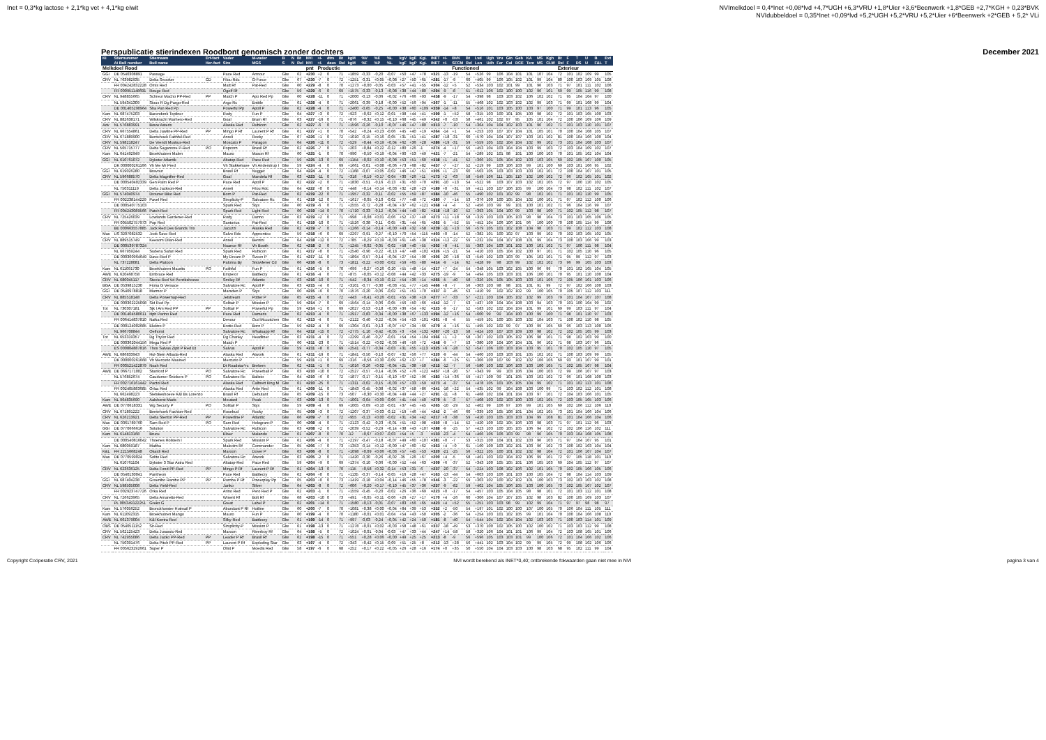Inet = 0,3*kg lactose + 2,1*kg vet + 4,1*kg eiwit
NVImelkdoel = 0,4*Inet +0,08*lvd +4,7*UGH +6,3*VRU +1,8*Uier +3,6*Beenwerk +1,8*GEB +2,7*KGH + 0,23*BVK
NVIdubbeldoel = 0,35*Inet +0,09*lvd +5,2*UGH +5,2*VRU +5,2*Uier +6*Beenwerk +2*GEB + 5,2* VLi
Perspublicatie stierindexen Roodbont genomisch zonder dochters
December 2021
| Ki | Stiernummer | Stiernaam | Erf-fact | Vader | M-vader | B | N | Bt | NVI | +/- | dtrs | Bt | kgM | %V | %E | %L | kgV | kgE | KgL | INET | +/- | BVK | Bt | Lvd | Ugh | Vru | Gin | Geb | KA | MS | Kgh | Bt | F | T | U | B | Ext |
| --- | --- | --- | --- | --- | --- | --- | --- | --- | --- | --- | --- | --- | --- | --- | --- | --- | --- | --- | --- | --- | --- | --- | --- | --- | --- | --- | --- | --- | --- | --- | --- | --- | --- | --- | --- | --- | --- |
| | Ai Bull number | Bull name | Her-fact | Sire | MGS | S | N | Rel | NVI | +/- | daus | Rel | kgM | %F | %P | %L | kgF | kgP | KgL | INET | +/- | SFCM | Rel | Lon | Udh | Fer | Cal | DCE | Tem | MS | CLW | Rel | F | DS | U | F&L | T |
| Melkdoel Rood | | | | | | | | | pnt | Productie | | | | | | | | | | | | Functioneel | | | | | | | | | | Exterieur | | | | | |
| GGI | DE 0540308891 | Passage | | Pace Red | Armour | Glw | | 62 | +230 | +2 | 0 | 71 | +1859 | -0,33 | -0,20 | -0,07 | +50 | +47 | +78 | +321 | -13 | -19 | 54 | +526 | 99 | 106 | 104 | 101 | 101 | 107 | 104 | 72 | 101 | 102 | 109 | 99 | 105 |
| CRV | NL 763982935 | Delta Snooker | CD | Filou Rdc | G-Force | Glw | | 67 | +230 | -7 | 0 | 72 | +1251 | -0,31 | +0,05 | +0,08 | +27 | +50 | +65 | +281 | -17 | -9 | 60 | +405 | 99 | 106 | 105 | 102 | 101 | 99 | 104 | 80 | 100 | 103 | 109 | 105 | 108 |
| | FR 004242832228 | Omix Red | | Matt Rf | Pat-Red | Glw | | 60 | +229 | -8 | 0 | 70 | +1273 | +0,00 | -0,05 | -0,03 | +57 | +41 | +55 | +304 | -12 | +5 | 52 | +534 | 103 | 102 | 101 | 99 | 101 | 96 | 103 | 71 | 97 | 101 | 111 | 102 | 106 |
| | FR 000951148691 | Rouge Red | | Ogolf Rf | | Glw | | 59 | +229 | -6 | 0 | 69 | +1575 | -0,33 | -0,13 | +0,08 | +38 | +44 | +80 | +294 | -9 | -8 | 51 | +612 | 106 | 102 | 100 | 100 | 102 | 96 | 101 | 69 | 99 | 105 | 116 | 99 | 108 |
| CRV | NL 948855665 | Schreur Macho PP-Red | PP | Match P | Apo Red Pp | Glw | | 60 | +228 | -11 | 0 | 71 | +2000 | -0,13 | -0,06 | +0,02 | +76 | +66 | +93 | +458 | -9 | -17 | 54 | +398 | 98 | 103 | 103 | 102 | 106 | 102 | 102 | 71 | 95 | 104 | 104 | 97 | 100 |
| | NL 594341309 | Sioux R Dg Pargo-Red | | Argo Rc | Entitle | Glw | | 61 | +228 | -4 | 0 | 71 | +2061 | -0,39 | -0,18 | +0,00 | +52 | +56 | +94 | +367 | -1 | -11 | 55 | +468 | 102 | 102 | 103 | 102 | 102 | 99 | 103 | 71 | 99 | 101 | 108 | 99 | 104 |
| | DE 001405290964 | Sha Pan Red Pp | | Powerful Pp | Apoll P | Glw | | 62 | +228 | -4 | 0 | 71 | +2400 | -0,65 | -0,25 | +0,00 | +38 | +60 | +109 | +359 | -14 | +8 | 54 | +516 | 101 | 103 | 105 | 100 | 103 | 97 | 100 | 71 | 99 | 101 | 113 | 96 | 105 |
| Kam | NL 687475203 | Barendonk Topliner | | Rody | Fun P | Glw | | 64 | +227 | +3 | 0 | 72 | +923 | +0,62 | +0,12 | -0,01 | +98 | +44 | +41 | +399 | -1 | +52 | 58 | +315 | 103 | 100 | 101 | 105 | 100 | 98 | 102 | 72 | 101 | 103 | 105 | 100 | 103 |
| CRV | NL 882638171 | Wilskracht Warhero-Red | | Goal | Bram Rf | Glw | | 63 | +227 | -16 | 0 | 71 | +876 | +0,32 | +0,15 | +0,10 | +68 | +45 | +49 | +342 | +0 | -53 | 58 | +461 | 102 | 102 | 97 | 95 | 105 | 101 | 104 | 72 | 100 | 106 | 109 | 106 | 109 |
| Adv | NL 576883991 | Bouw Asterix | | Alaska Red | Rubicon | Glw | | 62 | +227 | -6 | 0 | 71 | +1596 | -0,26 | -0,10 | +0,07 | +46 | +47 | +80 | +313 | -7 | -10 | 54 | +364 | 104 | 104 | 102 | 103 | 101 | 96 | 102 | 71 | 101 | 103 | 110 | 101 | 107 |
| CRV | NL 667554861 | Delta Jawline PP-Red | PP | Mingo P Rf | Laurent P Rf | Glw | | 61 | +227 | +1 | 0 | 70 | +542 | +0,24 | +0,23 | -0,06 | +45 | +40 | +19 | +264 | -14 | +1 | 54 | +253 | 103 | 107 | 107 | 104 | 101 | 105 | 101 | 70 | 100 | 104 | 108 | 105 | 107 |
| CRV | NL 671889900 | Bentehoek Faithful-Red | | Anreli | Rocky | Glw | | 67 | +226 | +1 | 0 | 72 | +1010 | -0,15 | +0,16 | -0,05 | +31 | +51 | +41 | +287 | +18 | -31 | 60 | +570 | 104 | 104 | 107 | 107 | 103 | 101 | 102 | 81 | 100 | 104 | 106 | 100 | 104 |
| CRV | NL 598218247 | De Vrendt Muskus-Red | | Moscato P | Paragon | Glw | | 64 | +226 | +11 | 0 | 72 | +529 | +0,44 | +0,19 | +0,04 | +62 | +36 | +28 | +286 | +19 | -31 | 59 | +559 | 105 | 102 | 104 | 104 | 102 | 99 | 102 | 73 | 101 | 104 | 108 | 103 | 107 |
| CRV | NL 565715777 | Delta Sagamore P-Red | PO | Popcorn | Brasil Rf | Glw | | 62 | +226 | -7 | 0 | 71 | +203 | +0,84 | +0,22 | -0,12 | +80 | +26 | -1 | +274 | -4 | +17 | 56 | +453 | 104 | 103 | 104 | 104 | 103 | 99 | 103 | 72 | 103 | 104 | 109 | 102 | 107 |
| Kam | NL 641492949 | Broekhuizen Malen | | Mauro | Mason Rf | Glw | | 60 | +225 | -1 | 0 | 70 | +990 | +0,50 | +0,19 | +0,04 | +90 | +53 | +49 | +421 | -7 | -21 | 54 | +289 | 102 | 101 | 98 | 101 | 100 | 100 | 103 | 70 | 101 | 105 | 102 | 104 | 104 |
| GGI | NL 610761072 | Dykster Atlantik | | Altatop-Red | Pace Red | Glw | | 59 | +225 | -13 | 0 | 69 | +1154 | +0,02 | +0,10 | +0,08 | +53 | +51 | +60 | +338 | +1 | -41 | 52 | +366 | 101 | 105 | 104 | 102 | 103 | 103 | 105 | 69 | 102 | 105 | 107 | 100 | 105 |
| | DK 000000261166 | Vh Me Mr Pred | | Vh Stakkehave | Vh Anderstrup I | Glw | | 59 | +224 | -4 | 0 | 69 | +1661 | -0,01 | +0,08 | +0,06 | +73 | +68 | +82 | +457 | -7 | +27 | 52 | +219 | 99 | 103 | 106 | 103 | 99 | 101 | 100 | 69 | 103 | 101 | 106 | 95 | 102 |
| GGI | NL 619026280 | Bravour | | Brasil Rf | Nugget | Glw | | 64 | +224 | -4 | 0 | 72 | +1168 | -0,07 | +0,05 | -0,02 | +46 | +47 | +51 | +305 | +1 | -23 | 60 | +503 | 105 | 103 | 103 | 103 | 103 | 102 | 101 | 72 | 100 | 104 | 107 | 101 | 105 |
| CRV | NL 596688570 | Delta Magnifier-Red | | Goal | Mandela Rf | Glw | | 63 | +223 | -11 | 0 | 71 | +318 | +0,19 | +0,17 | -0,04 | +30 | +26 | +11 | +173 | +2 | -63 | 58 | +549 | 106 | 111 | 105 | 110 | 102 | 100 | 102 | 72 | 96 | 102 | 105 | 101 | 102 |
| | DE 000540402339 | Gen Palm Red P | | Pace Red | Apoll P | Glw | | 62 | +222 | +2 | 0 | 71 | +1830 | -0,51 | -0,16 | -0,13 | +31 | +50 | +70 | +291 | -10 | +13 | 54 | +522 | 98 | 103 | 107 | 103 | 102 | 102 | 105 | 72 | 97 | 100 | 110 | 102 | 105 |
| | NL 750311119 | Delta Jackson-Red | | Anreli | Filou Rdc | Glw | | 64 | +222 | +0 | 0 | 72 | +448 | +0,14 | +0,14 | +0,03 | +32 | +28 | +23 | +189 | +0 | +31 | 59 | +411 | 103 | 107 | 106 | 105 | 99 | 100 | 104 | 73 | 98 | 102 | 111 | 102 | 107 |
| GGI | NL 574040974 | Drouner Biko Red | | Born P | Pat-Red | Glw | | 62 | +219 | -22 | 0 | 71 | +1957 | -0,32 | -0,11 | -0,02 | +55 | +59 | +87 | +384 | -10 | -46 | 55 | +490 | 102 | 101 | 102 | 99 | 98 | 102 | 101 | 71 | 101 | 102 | 110 | 99 | 105 |
| | FR 002238144229 | Pavel Red | | Simplicity-P | Salvatore Rc | Glw | | 61 | +219 | -12 | 0 | 71 | +1617 | +0,05 | -0,10 | -0,02 | +77 | +48 | +72 | +380 | -7 | +14 | 53 | +376 | 100 | 100 | 105 | 104 | 102 | 100 | 101 | 71 | 97 | 102 | 112 | 100 | 106 |
| | DE 000540775103 | | | Spark Red | Styx | Glw | | 60 | +219 | -6 | 0 | 71 | +2555 | -0,72 | -0,28 | +0,04 | +37 | +62 | +121 | +368 | +4 | -4 | 52 | +456 | 103 | 99 | 99 | 101 | 100 | 101 | 102 | 71 | 96 | 104 | 116 | 99 | 107 |
| | FR 004243089566 | Patch Red | | Spark Red | Light Red | Glw | | 60 | +219 | +14 | 0 | 70 | +1710 | -0,33 | -0,12 | +0,04 | +44 | +49 | +82 | +318 | +18 | -10 | 52 | +393 | 105 | 104 | 100 | 99 | 103 | 98 | 100 | 71 | 102 | 105 | 112 | 98 | 107 |
| CRV | NL 725426039 | Lowlands Gardener-Red | | Rody | Danno | Glw | | 63 | +219 | +2 | 0 | 71 | +998 | +0,08 | +0,01 | -0,06 | +52 | +37 | +40 | +273 | +11 | +18 | 58 | +319 | 103 | 103 | 105 | 103 | 98 | 98 | 104 | 73 | 101 | 103 | 105 | 106 | 105 |
| | FR 005502757973 | Pop Red | | Santorius | Pat-Red | Glw | | 61 | +219 | -10 | 0 | 71 | +1526 | -0,38 | -0,11 | -0,05 | +31 | +44 | +65 | +265 | -5 | +52 | 55 | +452 | 104 | 106 | 106 | 101 | 96 | 100 | 100 | 70 | 100 | 105 | 114 | 99 | 108 |
| | BE 000663557885 | Jack Red Des Grands Trix | | Jacuzzi | Alaska Red | Glw | | 62 | +219 | -7 | 0 | 71 | +1266 | -0,14 | -0,14 | +0,00 | +43 | +32 | +58 | +239 | -11 | +13 | 56 | +579 | 105 | 101 | 102 | 108 | 104 | 98 | 103 | 71 | 99 | 102 | 112 | 103 | 108 |
| Mas | US 3207082532 | Jook Save Red | | Salvo Rdc | Apprentice | Glw | | 59 | +218 | +6 | 0 | 69 | +2297 | -0,91 | -0,27 | +0,10 | +70 | +54 | +115 | +403 | +0 | -14 | 52 | +382 | 101 | 100 | 102 | 97 | 103 | 99 | 102 | 70 | 102 | 103 | 105 | 102 | 105 |
| CRV | NL 889515749 | Keesom Dilan-Red | | Anreli | Bernini | Glw | | 64 | +218 | +12 | 0 | 72 | +785 | +0,29 | +0,19 | +0,03 | +61 | +45 | +38 | +324 | +12 | -22 | 59 | +232 | 104 | 104 | 107 | 108 | 101 | 99 | 104 | 73 | 100 | 103 | 106 | 99 | 103 |
| | DE 000539787324 | | | Nuance Rf | Vh Booth | Glw | | 62 | +218 | -2 | 0 | 71 | +1245 | +0,02 | -0,05 | -0,02 | +58 | +40 | +55 | +302 | +8 | +41 | 55 | +383 | 104 | 103 | 101 | 102 | 100 | 101 | 102 | 71 | 97 | 100 | 111 | 98 | 104 |
| | NL 667959244 | Sudena Safari Red | | Spark Red | Rubicon | Glw | | 61 | +217 | +0 | 0 | 71 | +2540 | -0,90 | -0,22 | +0,13 | +47 | +48 | +102 | +326 | +15 | -21 | 54 | +410 | 103 | 105 | 104 | 102 | 100 | 97 | 101 | 71 | 102 | 105 | 110 | 96 | 105 |
| | DE 000360964649 | Dave-Red P | | My Dream P | Sveen P | Glw | | 61 | +217 | -11 | 0 | 71 | +1894 | -0,57 | -0,14 | +0,04 | +27 | +54 | +90 | +305 | -20 | +18 | 53 | +549 | 102 | 103 | 103 | 99 | 105 | 102 | 101 | 71 | 95 | 99 | 112 | 97 | 103 |
| | NL 737228081 | Delta Platoon | | Paloma By | Snowfever Cd | Glw | | 66 | +216 | -8 | 0 | 73 | +1811 | -0,22 | +0,00 | -0,02 | +59 | +65 | +80 | +414 | -9 | +14 | 62 | +428 | 99 | 98 | 103 | 99 | 102 | 102 | 102 | 73 | 96 | 99 | 105 | 103 | 103 |
| Kam | NL 611091730 | Broekhuizen Maurits | PO | Faithful | Fun P | Glw | | 61 | +216 | +5 | 0 | 70 | +699 | +0,27 | +0,26 | -0,20 | +55 | +48 | +14 | +317 | +7 | -24 | 54 | +348 | 105 | 103 | 102 | 105 | 100 | 96 | 99 | 70 | 101 | 102 | 105 | 104 | 105 |
| AWE | NL 620468758 | Embrace Red | | Emperor | Battlecry | Glw | | 61 | +216 | -4 | 0 | 71 | +875 | +0,05 | +0,12 | -0,08 | +44 | +42 | +33 | +275 | -19 | -9 | 54 | +494 | 105 | 103 | 103 | 101 | 106 | 100 | 101 | 70 | 95 | 101 | 110 | 100 | 104 |
| CRV | NL 680045117 | Stevie-Red Vd Perzikshoeve | | Smiley Rf | Atlantic | Glw | | 63 | +216 | -10 | 0 | 71 | +542 | +0,34 | +0,19 | -0,12 | +54 | +36 | +14 | +265 | -5 | -40 | 58 | +326 | 105 | 105 | 105 | 103 | 103 | 101 | 106 | 72 | 105 | 106 | 101 | 103 | 106 |
| BGA | DE 0539815230 | Fiona G Versace | | Salvatore Rc | Apoll P | Glw | | 63 | +215 | +4 | 0 | 72 | +3101 | -0,77 | -0,30 | +0,03 | +51 | +77 | +145 | +466 | +8 | -7 | 56 | +303 | 103 | 98 | 98 | 101 | 101 | 91 | 99 | 72 | 97 | 102 | 106 | 100 | 103 |
| GGI | DE 0540978818 | Marmor P | | Marsden P | Styx | Glw | | 60 | +215 | +6 | 0 | 70 | +1576 | -0,20 | -0,06 | -0,02 | +51 | +51 | +70 | +337 | -9 | -45 | 53 | +410 | 99 | 102 | 102 | 102 | 99 | 100 | 105 | 70 | 105 | 107 | 112 | 103 | 111 |
| CRV | NL 885518148 | Delta Powernap-Red | | Jetstream | Potter P | Glw | | 65 | +215 | -4 | 0 | 72 | +443 | +0,41 | +0,26 | -0,01 | +55 | +38 | +19 | +277 | +7 | -33 | 57 | +221 | 103 | 104 | 105 | 102 | 102 | 99 | 103 | 79 | 101 | 104 | 107 | 107 | 108 |
| | DE 000362225098 | Sid Red Pp | | Solitair P | Mission P | Glw | | 59 | +214 | -7 | 0 | 69 | +1564 | -0,14 | -0,06 | -0,05 | +56 | +50 | +66 | +342 | -12 | -7 | 53 | +437 | 100 | 104 | 104 | 108 | 103 | 94 | 103 | 70 | 101 | 100 | 104 | 99 | 102 |
| Tot | NL 730307181 | Sjk I Am Red PP | PP | Solitair P | Powerful Pp | Glw | | 59 | +214 | +1 | 0 | 69 | +2027 | -0,53 | -0,18 | +0,00 | +36 | +54 | +92 | +325 | -9 | -17 | 52 | +583 | 102 | 102 | 104 | 104 | 101 | 99 | 101 | 69 | 99 | 103 | 111 | 97 | 104 |
| | DE 001404580611 | Hph Parino Red | | Pace Red | Damaris | Glw | | 62 | +213 | -4 | 0 | 71 | +2917 | -0,83 | -0,34 | +0,00 | +38 | +67 | +133 | +394 | -12 | +16 | 54 | +600 | 99 | 99 | 104 | 100 | 100 | 99 | 100 | 71 | 98 | 101 | 110 | 97 | 103 |
| | FR 006414837810 | Naika Red | | Devour | Ocd Mccutchen | Glw | | 62 | +213 | -4 | 0 | 71 | +2122 | -0,40 | -0,22 | +0,04 | +54 | +53 | +101 | +361 | +8 | -4 | 55 | +459 | 101 | 100 | 105 | 103 | 102 | 104 | 103 | 71 | 100 | 102 | 110 | 98 | 105 |
| | DE 000124002685 | Elektro P | | Erotic-Red | Born P | Glw | | 59 | +212 | -4 | 0 | 69 | +1304 | -0,01 | -0,13 | +0,07 | +57 | +34 | +66 | +279 | -4 | +16 | 51 | +495 | 102 | 102 | 99 | 97 | 100 | 99 | 105 | 69 | 96 | 103 | 113 | 100 | 106 |
| | NL 966708844 | Oelhorst | | Salvatore Rc | Whatsapp Rf | Glw | | 64 | +212 | +15 | 0 | 72 | +2775 | -1,10 | -0,42 | +0,05 | +3 | +54 | +132 | +267 | +20 | -13 | 58 | +424 | 103 | 107 | 103 | 109 | 100 | 98 | 102 | 72 | 102 | 105 | 105 | 99 | 103 |
| Tot | NL 653319357 | Dg Thylor Red | | Dg Charley | Headliner | Glw | | 63 | +211 | -4 | 0 | 72 | +2299 | -0,46 | -0,27 | -0,01 | +54 | +54 | +104 | +366 | +1 | +2 | 58 | +367 | 102 | 103 | 105 | 102 | 106 | 98 | 101 | 71 | 98 | 102 | 103 | 99 | 100 |
| | DE 000362044156 | Mega Red P | | Match P | | Glw | | 60 | +211 | -23 | 0 | 71 | +1514 | -0,22 | +0,02 | +0,03 | +46 | +56 | +72 | +348 | -9 | +7 | 53 | +380 | 100 | 104 | 106 | 104 | 101 | 96 | 102 | 71 | 98 | 103 | 107 | 96 | 101 |
| | ES 000804887816 | Thos Salvas Zipit P Red Et | | Salvus | Apoll P | Glw | | 59 | +211 | +8 | 0 | 69 | +2541 | -0,77 | -0,34 | -0,03 | +31 | +55 | +113 | +325 | +6 | -28 | 52 | +547 | 106 | 100 | 103 | 104 | 103 | 95 | 101 | 70 | 102 | 105 | 110 | 97 | 105 |
| AWE | NL 686833943 | Hul-Stein Albada-Red | | Alaska Red | Atwork | Glw | | 61 | +211 | -19 | 0 | 71 | +1841 | -0,50 | -0,10 | -0,07 | +32 | +56 | +77 | +320 | -9 | -44 | 54 | +460 | 103 | 103 | 103 | 101 | 105 | 102 | 102 | 71 | 100 | 103 | 109 | 99 | 105 |
| | DK 000000261668 | Vh Mercurio Mauired | | Mercurio P | | Glw | | 59 | +211 | +1 | 0 | 69 | +316 | +0,56 | +0,30 | -0,09 | +62 | +37 | +7 | +284 | -6 | +25 | 51 | +306 | 100 | 107 | 99 | 102 | 102 | 106 | 106 | 69 | 93 | 101 | 107 | 99 | 101 |
| | FR 003521422879 | Noah Red | | Dt Roadstar*rc | Brekem | Glw | | 62 | +211 | +1 | 0 | 71 | +1016 | -0,26 | +0,02 | +0,04 | +21 | +38 | +50 | +215 | -12 | -7 | 56 | +580 | 103 | 102 | 106 | 103 | 103 | 100 | 105 | 71 | 102 | 105 | 107 | 98 | 104 |
| AWE | DE 0667171002 | Stanford P | PO | Salvatore Rc | Powerball P | Glw | | 63 | +210 | +10 | 0 | 72 | +2527 | -0,57 | -0,14 | +0,06 | +52 | +76 | +122 | +457 | +18 | -20 | 57 | +343 | 99 | 99 | 103 | 106 | 104 | 100 | 103 | 72 | 99 | 106 | 107 | 97 | 103 |
| | NL 576852674 | Caudumer Snickers P | PO | Salvatore Rc | Balisto | Glw | | 64 | +210 | +6 | 0 | 72 | +1877 | -0,17 | -0,15 | +0,10 | +67 | +52 | +96 | +383 | +14 | +36 | 59 | +417 | 100 | 99 | 101 | 105 | 103 | 102 | 102 | 72 | 96 | 101 | 108 | 100 | 103 |
| | FR 002716161442 | Pactol Red | | Alaska Red | Calbrett King M | Glw | | 61 | +210 | -25 | 0 | 71 | +1311 | -0,02 | -0,15 | +0,03 | +57 | +33 | +59 | +273 | -4 | -37 | 54 | +478 | 105 | 101 | 105 | 105 | 104 | 99 | 102 | 71 | 101 | 102 | 113 | 101 | 108 |
| | FR 002405883685 | Orlac Red | | Alaska Red | Artie Red | Glw | | 61 | +209 | -11 | 0 | 71 | +1843 | -0,45 | -0,08 | +0,02 | +37 | +58 | +86 | +341 | -18 | +22 | 54 | +435 | 102 | 99 | 104 | 108 | 103 | 100 | 99 | 71 | 103 | 102 | 112 | 101 | 108 |
| | NL 662498223 | Sietskeshoeve K&l Bs Lorenzo | | Brasil Rf | Debutant | Glw | | 65 | +209 | -15 | 0 | 73 | +507 | +0,30 | +0,30 | +0,04 | +49 | +44 | +27 | +291 | -11 | +8 | 61 | +468 | 102 | 104 | 101 | 104 | 103 | 97 | 101 | 72 | 104 | 103 | 106 | 101 | 105 |
| Kam | NL 964835690 | Aalshorst Mads | | Moutard | Peak | Glw | | 63 | +209 | -13 | 0 | 71 | +1001 | -0,04 | +0,09 | -0,06 | +41 | +44 | +40 | +279 | -5 | -3 | 57 | +408 | 103 | 102 | 103 | 100 | 103 | 102 | 105 | 72 | 103 | 105 | 105 | 103 | 106 |
| AWE | DE 0770618331 | Wg Securty P | PO | Solitair P | Styx | Glw | | 59 | +209 | -4 | 0 | 69 | +1005 | -0,09 | +0,10 | -0,01 | +37 | +45 | +45 | +265 | -10 | -29 | 52 | +402 | 99 | 106 | 97 | 106 | 99 | 101 | 105 | 69 | 102 | 106 | 112 | 106 | 110 |
| CRV | NL 671891222 | Bentehoek Fashion-Red | | Rosebud | Rocky | Glw | | 65 | +209 | +3 | 0 | 72 | +1207 | -0,37 | +0,03 | -0,12 | +19 | +46 | +44 | +242 | -2 | -46 | 60 | +339 | 103 | 105 | 108 | 101 | 104 | 102 | 105 | 73 | 101 | 104 | 106 | 104 | 106 |
| CRV | NL 626213921 | Delta Stentor PP-Red | PP | Powerline P | Atlantic | Glw | | 66 | +209 | -7 | 0 | 72 | +955 | -0,13 | +0,00 | -0,02 | +31 | +34 | +42 | +217 | +0 | -38 | 59 | +410 | 103 | 105 | 103 | 103 | 104 | 99 | 108 | 81 | 101 | 104 | 106 | 104 | 106 |
| Mas | DE 0361789760 | Sam Red P | PO | Sam Red | Hologram-P | Glw | | 60 | +208 | -4 | 0 | 71 | +2123 | -0,42 | -0,23 | +0,01 | +51 | +52 | +98 | +350 | +8 | +14 | 52 | +420 | 100 | 102 | 105 | 106 | 103 | 98 | 103 | 71 | 97 | 101 | 112 | 96 | 103 |
| GGI | DE 0770666616 | Solution | | Salvatore Rc | Rubicon | Glw | | 63 | +208 | +2 | 0 | 72 | +2039 | -0,52 | -0,29 | +0,14 | +38 | +43 | +107 | +288 | -9 | -25 | 57 | +423 | 103 | 100 | 105 | 105 | 106 | 94 | 102 | 72 | 102 | 106 | 116 | 102 | 111 |
| Kam | NL 614813168 | Bruce | | Elixer | Malando | Glw | | 61 | +207 | -8 | 0 | 70 | -12 | +0,67 | +0,07 | -0,03 | +54 | +5 | -3 | +133 | -23 | -4 | 54 | +466 | 106 | 106 | 103 | 99 | 98 | 96 | 105 | 70 | 103 | 104 | 108 | 105 | 108 |
| | DE 000540816042 | Thoenes Holstein I | | Spark Red | Mission P | Glw | | 61 | +206 | -4 | 0 | 71 | +2197 | -0,47 | -0,18 | +0,07 | +49 | +60 | +107 | +381 | +0 | -7 | 53 | +315 | 100 | 104 | 101 | 102 | 103 | 96 | 103 | 71 | 97 | 104 | 107 | 95 | 101 |
| Kam | NL 680059187 | Maltha | | Malcolm Rf | Commander | Glw | | 65 | +206 | +7 | 0 | 73 | +1353 | -0,14 | +0,12 | +0,00 | +47 | +60 | +62 | +363 | +4 | +0 | 61 | +160 | 100 | 103 | 102 | 101 | 103 | 96 | 102 | 73 | 100 | 102 | 103 | 104 | 104 |
| K&L | FR 2215668248 | Okaidi Red | | Maroon | Dover P | Glw | | 63 | +206 | -8 | 0 | 71 | +1098 | +0,09 | +0,06 | +0,03 | +57 | +45 | +53 | +320 | -21 | -25 | 56 | +322 | 105 | 100 | 101 | 102 | 102 | 98 | 104 | 72 | 101 | 106 | 107 | 104 | 107 |
| Mas | DE 0770599024 | Solito Red | | Salvatore Rc | Atwork | Glw | | 63 | +205 | -2 | 0 | 71 | +1420 | -0,30 | -0,26 | +0,02 | -35 | +26 | +67 | +200 | +4 | -5 | 58 | +461 | 103 | 102 | 104 | 102 | 106 | 99 | 101 | 72 | 97 | 105 | 118 | 101 | 110 |
| | NL 610761104 | Dykster 3 Star Astra Red | | Altatop-Red | Pace Red | Glw | | 59 | +204 | +9 | 0 | 69 | +1374 | -0,10 | -0,06 | +0,00 | +52 | +44 | +63 | +309 | +6 | -37 | 52 | +343 | 100 | 105 | 105 | 101 | 106 | 105 | 103 | 69 | 104 | 105 | 112 | 97 | 107 |
| CRV | NL 623636125 | Delta Fond PP-Red | PP | Mingo P Rf | Laurent P Rf | Glw | | 61 | +204 | -13 | 0 | 70 | +115 | +0,58 | +0,32 | -0,14 | +53 | +31 | -6 | +237 | -20 | -37 | 54 | +224 | 103 | 108 | 102 | 106 | 102 | 101 | 105 | 70 | 102 | 105 | 106 | 105 | 106 |
| | DE 0540130041 | Pantheon | | Pace Red | Battlecry | Glw | | 62 | +204 | +0 | 0 | 71 | +1135 | -0,37 | -0,14 | -0,05 | +16 | +28 | +47 | +163 | -13 | -44 | 54 | +603 | 103 | 106 | 101 | 103 | 100 | 105 | 104 | 72 | 98 | 104 | 114 | 103 | 109 |
| GGI | NL 687404238 | Groenibo Rambo PP | PP | Rumba P Rf | Powerplay Pp | Glw | | 65 | +203 | +0 | 0 | 73 | +1419 | -0,18 | +0,04 | +0,14 | +46 | +55 | +78 | +346 | -3 | -22 | 59 | +303 | 102 | 100 | 102 | 102 | 101 | 100 | 103 | 73 | 102 | 103 | 103 | 102 | 108 |
| CRV | NL 598505008 | Delta Yield-Red | | Janko | Silver | Glw | | 64 | +203 | -8 | 0 | 72 | +606 | +0,20 | +0,17 | +0,10 | +45 | +37 | +36 | +257 | -9 | -82 | 59 | +402 | 104 | 105 | 106 | 105 | 103 | 100 | 105 | 73 | 102 | 105 | 107 | 102 | 107 |
| | FR 002923747726 | Orka Red | | Arino Red | Pero Red P | Glw | | 62 | +203 | -1 | 0 | 71 | +1559 | -0,45 | -0,20 | -0,02 | +26 | +36 | +69 | +223 | +0 | -17 | 54 | +457 | 103 | 105 | 104 | 105 | 98 | 98 | 101 | 72 | 101 | 103 | 112 | 101 | 108 |
| CRV | NL 726623965 | Delta Amaretto-Red | | Wisent Rf | Bolt Rf | Glw | | 68 | +203 | +10 | 0 | 73 | +491 | +0,05 | +0,11 | -0,06 | +26 | +27 | +17 | +170 | +4 | -26 | 60 | +306 | 104 | 107 | 107 | 105 | 102 | 98 | 103 | 82 | 100 | 105 | 109 | 103 | 107 |
| | PL 005349122251 | Greko G | | Great | Label P | Glw | | 62 | +201 | +14 | 0 | 71 | +1580 | +0,13 | -0,01 | -0,07 | +83 | +56 | +65 | +423 | +4 | +52 | 55 | +251 | 103 | 103 | 98 | 99 | 102 | 99 | 104 | 71 | 97 | 97 | 98 | 98 | 97 |
| Kam | NL 576056252 | Bronckhorster Hotmail P | | Abundant P Rf | Hotline | Glw | | 60 | +200 | -7 | 0 | 70 | +1081 | +0,38 | +0,00 | +0,04 | +84 | +39 | +53 | +352 | +2 | -50 | 54 | +197 | 101 | 102 | 100 | 100 | 107 | 100 | 105 | 70 | 106 | 104 | 111 | 105 | 111 |
| Kam | NL 611092315 | Broekhuizen Mango | | Mauro | Fun P | Glw | | 60 | +199 | -4 | 0 | 70 | +1180 | +0,01 | +0,01 | -0,04 | +54 | +43 | +50 | +305 | -2 | -36 | 54 | +254 | 103 | 101 | 102 | 105 | 99 | 101 | 104 | 70 | 100 | 104 | 106 | 108 | 110 |
| AWE | NL 661379004 | K&l Kontra Red | | Silky-Red | Battlecry | Glw | | 61 | +199 | -14 | 0 | 71 | +997 | -0,03 | -0,24 | +0,05 | +42 | +24 | +50 | +181 | -8 | -40 | 54 | +544 | 104 | 102 | 104 | 104 | 102 | 103 | 103 | 71 | 100 | 103 | 114 | 101 | 109 |
| OBS | DE 0540511152 | Sir-Red | | Simplicity-P | Mission P | Glw | | 61 | +198 | -13 | 0 | 71 | +1278 | +0,01 | +0,02 | +0,03 | +58 | +48 | +61 | +337 | -18 | -49 | 53 | +370 | 100 | 102 | 105 | 100 | 102 | 100 | 102 | 71 | 103 | 103 | 112 | 99 | 108 |
| CRV | NL 562125423 | Delta Jurassic-Red | | Maroon | Riverboy Rf | Glw | | 64 | +198 | +5 | 0 | 72 | +1024 | +0,01 | -0,04 | -0,03 | +47 | +33 | +44 | +247 | +14 | -58 | 58 | +320 | 106 | 104 | 101 | 101 | 106 | 99 | 104 | 72 | 103 | 108 | 105 | 101 | 106 |
| CRV | NL 742955086 | Delta Jacko PP-Red | PP | Leader P Rf | Brasil Rf | Glw | | 62 | +198 | -15 | 0 | 71 | +551 | +0,28 | +0,06 | +0,00 | +49 | +25 | +25 | +213 | -8 | -9 | 56 | +596 | 105 | 103 | 103 | 101 | 99 | 100 | 106 | 72 | 101 | 104 | 106 | 102 | 106 |
| | NL 750391476 | Delta Pitch PP-Red | PP | Laurent P Rf | Exploding Star | Glw | | 63 | +197 | -4 | 0 | 72 | +343 | +0,42 | +0,15 | -0,09 | +51 | +25 | +8 | +212 | -13 | +28 | 56 | +441 | 102 | 103 | 104 | 102 | 99 | 99 | 105 | 72 | 99 | 108 | 102 | 106 | 106 |
| | FR 005623292661 | Super P | | Olist P | Moedis Red | Glw | | 58 | +197 | -6 | 0 | 68 | +252 | +0,17 | +0,22 | +0,05 | +26 | +28 | +16 | +174 | +0 | +35 | 50 | +550 | 104 | 104 | 103 | 103 | 100 | 98 | 103 | 68 | 95 | 102 | 111 | 99 | 104 |
Copyright Coöperatie CRV, 2021 NVI wordt berekend als INET*0,40; ontbrekende fokwaarden gaan niet mee in NVI
pagina 3 van 4